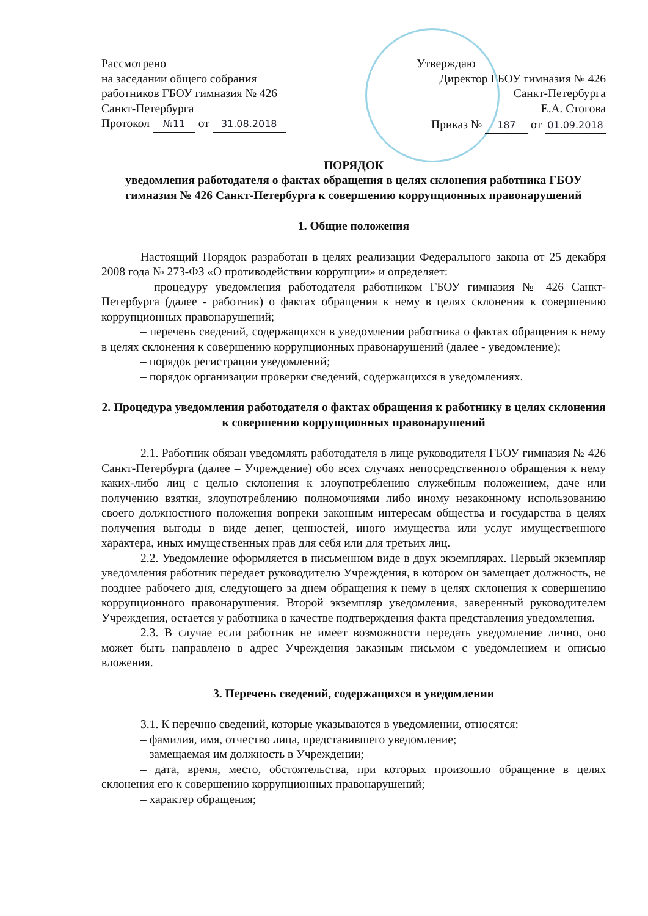Рассмотрено
на заседании общего собрания
работников ГБОУ гимназия № 426
Санкт-Петербурга
Протокол №11 от 31.08.2018
Утверждаю
Директор ГБОУ гимназия № 426
Санкт-Петербурга
Е.А. Стогова
Приказ № 187 от 01.09.2018
ПОРЯДОК
уведомления работодателя о фактах обращения в целях склонения работника ГБОУ гимназия № 426 Санкт-Петербурга к совершению коррупционных правонарушений
1. Общие положения
Настоящий Порядок разработан в целях реализации Федерального закона от 25 декабря 2008 года № 273-ФЗ «О противодействии коррупции» и определяет:
– процедуру уведомления работодателя работником ГБОУ гимназия № 426 Санкт-Петербурга (далее - работник) о фактах обращения к нему в целях склонения к совершению коррупционных правонарушений;
– перечень сведений, содержащихся в уведомлении работника о фактах обращения к нему в целях склонения к совершению коррупционных правонарушений (далее - уведомление);
– порядок регистрации уведомлений;
– порядок организации проверки сведений, содержащихся в уведомлениях.
2. Процедура уведомления работодателя о фактах обращения к работнику в целях склонения к совершению коррупционных правонарушений
2.1. Работник обязан уведомлять работодателя в лице руководителя ГБОУ гимназия № 426 Санкт-Петербурга (далее – Учреждение) обо всех случаях непосредственного обращения к нему каких-либо лиц с целью склонения к злоупотреблению служебным положением, даче или получению взятки, злоупотреблению полномочиями либо иному незаконному использованию своего должностного положения вопреки законным интересам общества и государства в целях получения выгоды в виде денег, ценностей, иного имущества или услуг имущественного характера, иных имущественных прав для себя или для третьих лиц.
2.2. Уведомление оформляется в письменном виде в двух экземплярах. Первый экземпляр уведомления работник передает руководителю Учреждения, в котором он замещает должность, не позднее рабочего дня, следующего за днем обращения к нему в целях склонения к совершению коррупционного правонарушения. Второй экземпляр уведомления, заверенный руководителем Учреждения, остается у работника в качестве подтверждения факта представления уведомления.
2.3. В случае если работник не имеет возможности передать уведомление лично, оно может быть направлено в адрес Учреждения заказным письмом с уведомлением и описью вложения.
3. Перечень сведений, содержащихся в уведомлении
3.1. К перечню сведений, которые указываются в уведомлении, относятся:
– фамилия, имя, отчество лица, представившего уведомление;
– замещаемая им должность в Учреждении;
– дата, время, место, обстоятельства, при которых произошло обращение в целях склонения его к совершению коррупционных правонарушений;
– характер обращения;